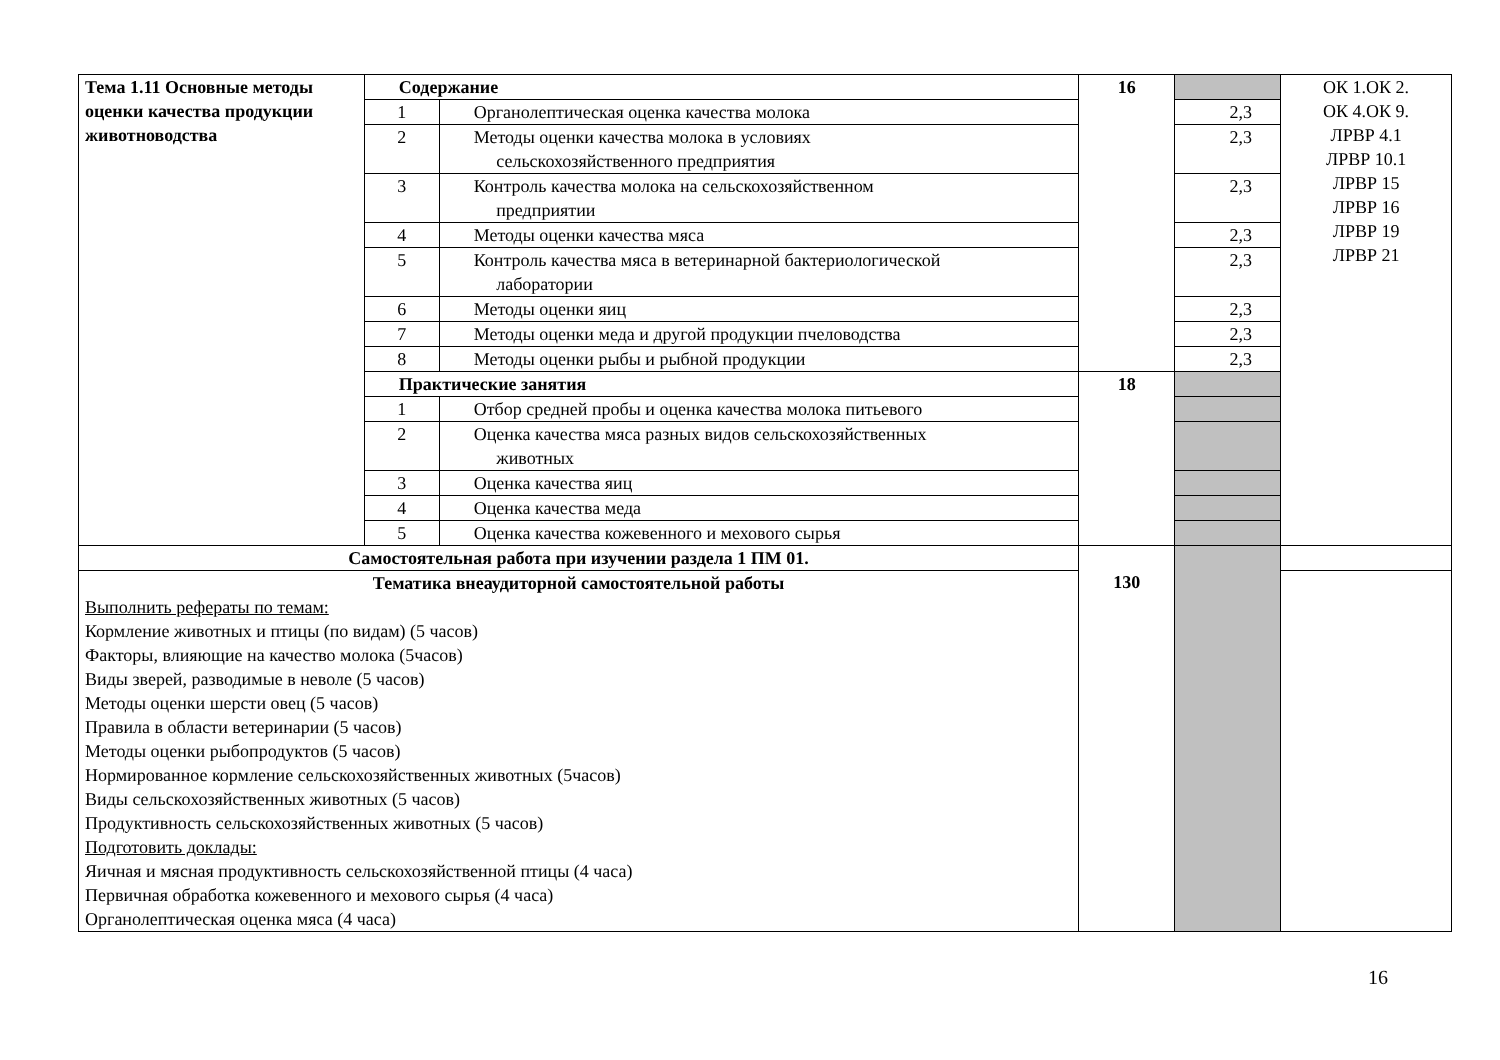| Тема 1.11 Основные методы оценки качества продукции животноводства | Содержание | | 16 | | ОК 1.ОК 2. ОК 4.ОК 9. ЛРВР 4.1 ЛРВР 10.1 ЛРВР 15 ЛРВР 16 ЛРВР 19 ЛРВР 21 |
| | 1 | Органолептическая оценка качества молока | | 2,3 | |
| | 2 | Методы оценки качества молока в условиях сельскохозяйственного предприятия | | 2,3 | |
| | 3 | Контроль качества молока на сельскохозяйственном предприятии | | 2,3 | |
| | 4 | Методы оценки качества мяса | | 2,3 | |
| | 5 | Контроль качества мяса в ветеринарной бактериологической лаборатории | | 2,3 | |
| | 6 | Методы оценки яиц | | 2,3 | |
| | 7 | Методы оценки меда и другой продукции пчеловодства | | 2,3 | |
| | 8 | Методы оценки рыбы и рыбной продукции | | 2,3 | |
| | Практические занятия | | 18 | | |
| | 1 | Отбор средней пробы и оценка качества молока питьевого | | | |
| | 2 | Оценка качества мяса разных видов сельскохозяйственных животных | | | |
| | 3 | Оценка качества яиц | | | |
| | 4 | Оценка качества меда | | | |
| | 5 | Оценка качества кожевенного и мехового сырья | | | |
| Самостоятельная работа при изучении раздела 1 ПМ 01. | | | 130 | | |
| Тематика внеаудиторной самостоятельной работы Выполнить рефераты по темам: Кормление животных и птицы (по видам) (5 часов) Факторы, влияющие на качество молока (5часов) Виды зверей, разводимые в неволе (5 часов) Методы оценки шерсти овец (5 часов) Правила в области ветеринарии (5 часов) Методы оценки рыбопродуктов (5 часов) Нормированное кормление сельскохозяйственных животных (5часов) Виды сельскохозяйственных животных (5 часов) Продуктивность сельскохозяйственных животных (5 часов) Подготовить доклады: Яичная и мясная продуктивность сельскохозяйственной птицы (4 часа) Первичная обработка кожевенного и мехового сырья (4 часа) Органолептическая оценка мяса (4 часа) | | | | | |
16